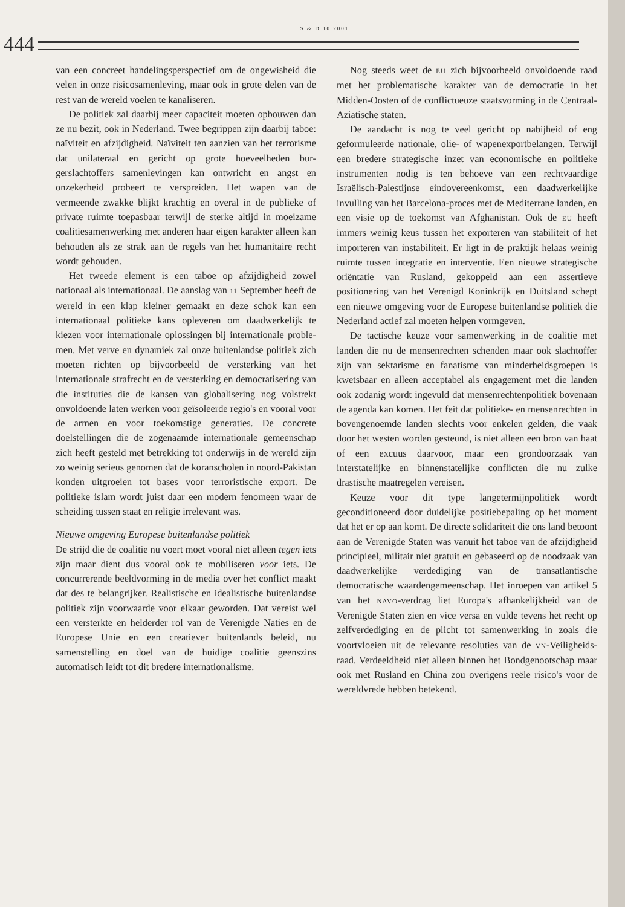S & D 10 2001
444
van een concreet handelingsperspectief om de onge­wisheid die velen in onze risicosamenleving, maar ook in grote delen van de rest van de wereld voelen te kanaliseren.
De politiek zal daarbij meer capaciteit moeten opbouwen dan ze nu bezit, ook in Nederland. Twee begrippen zijn daarbij taboe: naïviteit en afzijdig­heid. Naïviteit ten aanzien van het terrorisme dat unilateraal en gericht op grote hoeveelheden bur­gerslachtoffers samenlevingen kan ontwricht en angst en onzekerheid probeert te verspreiden. Het wapen van de vermeende zwakke blijkt krachtig en overal in de publieke of private ruimte toepasbaar terwijl de sterke altijd in moeizame coalitiesamen­werking met anderen haar eigen karakter alleen kan behouden als ze strak aan de regels van het humani­taire recht wordt gehouden.
Het tweede element is een taboe op afzijdigheid zowel nationaal als internationaal. De aanslag van 11 September heeft de wereld in een klap kleiner ge­maakt en deze schok kan een internationaal politieke kans opleveren om daadwerkelijk te kiezen voor in­ternationale oplossingen bij internationale proble­men. Met verve en dynamiek zal onze buitenlandse politiek zich moeten richten op bijvoorbeeld de ver­sterking van het internationale strafrecht en de ver­sterking en democratisering van die instituties die de kansen van globalisering nog volstrekt onvoldoende laten werken voor geïsoleerde regio's en vooral voor de armen en voor toekomstige generaties. De con­crete doelstellingen die de zogenaamde internatio­nale gemeenschap zich heeft gesteld met betrekking tot onderwijs in de wereld zijn zo weinig serieus ge­nomen dat de koranscholen in noord-Pakistan kon­den uitgroeien tot bases voor terroristische export. De politieke islam wordt juist daar een modern fenomeen waar de scheiding tussen staat en religie irrelevant was.
Nieuwe omgeving Europese buitenlandse politiek
De strijd die de coalitie nu voert moet vooral niet al­leen tegen iets zijn maar dient dus vooral ook te mo­biliseren voor iets. De concurrerende beeldvorming in de media over het conflict maakt dat des te be­langrijker. Realistische en idealistische buitenlandse politiek zijn voorwaarde voor elkaar geworden. Dat vereist wel een versterkte en helderder rol van de Verenigde Naties en de Europese Unie en een cre­atiever buitenlands beleid, nu samenstelling en doel van de huidige coalitie geenszins automatisch leidt tot dit bredere internationalisme.
Nog steeds weet de EU zich bijvoorbeeld onvol­doende raad met het problematische karakter van de democratie in het Midden-Oosten of de conflictu­euze staatsvorming in de Centraal-Aziatische staten.
De aandacht is nog te veel gericht op nabijheid of eng geformuleerde nationale, olie- of wapenexport­belangen. Terwijl een bredere strategische inzet van economische en politieke instrumenten nodig is ten behoeve van een rechtvaardige Israëlisch-Palestijnse eindovereenkomst, een daadwerkelijke invulling van het Barcelona-proces met de Mediterrane lan­den, en een visie op de toekomst van Afghanistan. Ook de EU heeft immers weinig keus tussen het ex­porteren van stabiliteit of het importeren van insta­biliteit. Er ligt in de praktijk helaas weinig ruimte tussen integratie en interventie. Een nieuwe strate­gische oriëntatie van Rusland, gekoppeld aan een as­sertieve positionering van het Verenigd Koninkrijk en Duitsland schept een nieuwe omgeving voor de Europese buitenlandse politiek die Nederland actief zal moeten helpen vormgeven.
De tactische keuze voor samenwerking in de co­alitie met landen die nu de mensenrechten schenden maar ook slachtoffer zijn van sektarisme en fana­tisme van minderheidsgroepen is kwetsbaar en al­leen acceptabel als engagement met die landen ook zodanig wordt ingevuld dat mensenrechtenpolitiek bovenaan de agenda kan komen. Het feit dat poli­tieke- en mensenrechten in bovengenoemde landen slechts voor enkelen gelden, die vaak door het wes­ten worden gesteund, is niet alleen een bron van haat of een excuus daarvoor, maar een grondoorzaak van interstatelijke en binnenstatelijke conflicten die nu zulke drastische maatregelen vereisen.
Keuze voor dit type langetermijnpolitiek wordt geconditioneerd door duidelijke positiebepaling op het moment dat het er op aan komt. De directe soli­dariteit die ons land betoont aan de Verenigde Staten was vanuit het taboe van de afzijdigheid principieel, militair niet gratuit en gebaseerd op de noodzaak van daadwerkelijke verdediging van de transatlantische democratische waardengemeenschap. Het inroepen van artikel 5 van het NAVO-verdrag liet Europa's af­hankelijkheid van de Verenigde Staten zien en vice versa en vulde tevens het recht op zelfverdediging en de plicht tot samenwerking in zoals die voortvloeien uit de relevante resoluties van de VN-Veiligheids­raad. Verdeeldheid niet alleen binnen het Bondge­nootschap maar ook met Rusland en China zou ove­rigens reële risico's voor de wereldvrede hebben betekend.